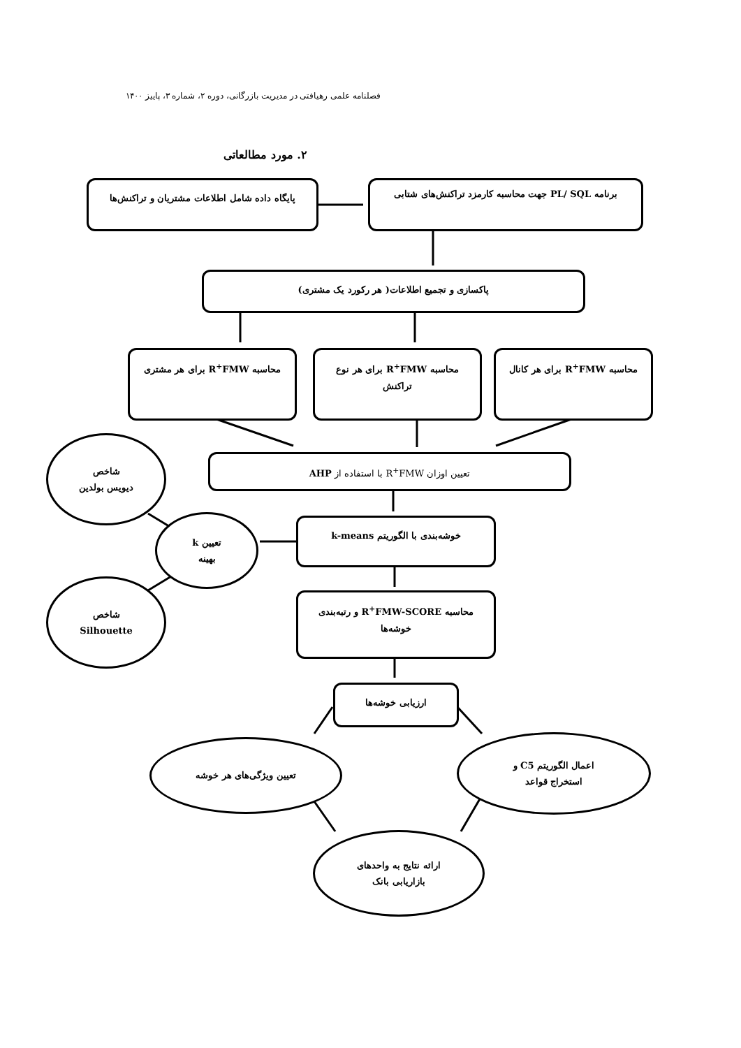فصلنامه علمی رهیافتی در مدیریت بازرگانی، دوره ۲، شماره ۳، پاییز ۱۴۰۰
۲. مورد مطالعاتی
پایگاه داده شامل اطلاعات مشتریان و تراکنش‌ها
برنامه PL/ SQL جهت محاسبه کارمزد تراکنش‌های شتابی
پاکسازی و تجمیع اطلاعات( هر رکورد یک مشتری)
محاسبه R<sup>+</sup>FMW برای هر مشتری محاسبه R<sup>+</sup>FMW برای هر نوع تراکنش محاسبه R<sup>+</sup>FMW برای هر کانال
تعیین اوزان R<sup>+</sup>FMW با استفاده از AHP
شاخص
دیویس بولدین
خوشه‌بندی با الگوریتم k-means
تعیین k
بهینه
شاخص
Silhouette
محاسبه R<sup>+</sup>FMW-SCORE و رتبه‌بندی خوشه‌ها
ارزیابی خوشه‌ها
تعیین ویژگی‌های هر خوشه
اعمال الگوریتم C5 و
استخراج قواعد
ارائه نتایج به واحدهای
بازاریابی بانک